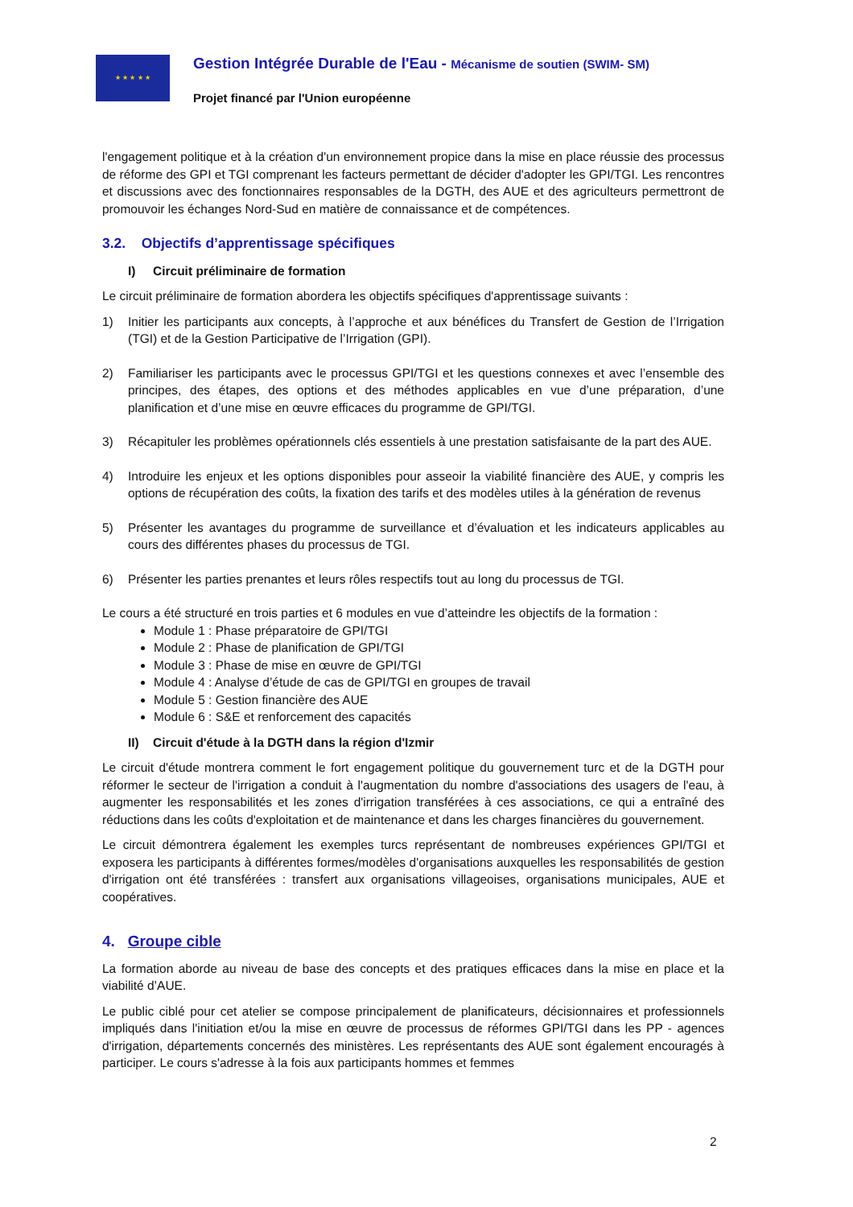★ ★ ★ ★ ★
Gestion Intégrée Durable de l'Eau - Mécanisme de soutien (SWIM- SM)
Projet financé par l'Union européenne
l'engagement politique et à la création d'un environnement propice dans la mise en place réussie des processus de réforme des GPI et TGI comprenant les facteurs permettant de décider d'adopter les GPI/TGI. Les rencontres et discussions avec des fonctionnaires responsables de la DGTH, des AUE et des agriculteurs permettront de promouvoir les échanges Nord-Sud en matière de connaissance et de compétences.
3.2. Objectifs d’apprentissage spécifiques
I) Circuit préliminaire de formation
Le circuit préliminaire de formation abordera les objectifs spécifiques d'apprentissage suivants :
1) Initier les participants aux concepts, à l’approche et aux bénéfices du Transfert de Gestion de l’Irrigation (TGI) et de la Gestion Participative de l’Irrigation (GPI).
2) Familiariser les participants avec le processus GPI/TGI et les questions connexes et avec l’ensemble des principes, des étapes, des options et des méthodes applicables en vue d’une préparation, d’une planification et d’une mise en œuvre efficaces du programme de GPI/TGI.
3) Récapituler les problèmes opérationnels clés essentiels à une prestation satisfaisante de la part des AUE.
4) Introduire les enjeux et les options disponibles pour asseoir la viabilité financière des AUE, y compris les options de récupération des coûts, la fixation des tarifs et des modèles utiles à la génération de revenus
5) Présenter les avantages du programme de surveillance et d’évaluation et les indicateurs applicables au cours des différentes phases du processus de TGI.
6) Présenter les parties prenantes et leurs rôles respectifs tout au long du processus de TGI.
Le cours a été structuré en trois parties et 6 modules en vue d’atteindre les objectifs de la formation :
Module 1 : Phase préparatoire de GPI/TGI
Module 2 : Phase de planification de GPI/TGI
Module 3 : Phase de mise en œuvre de GPI/TGI
Module 4 : Analyse d’étude de cas de GPI/TGI en groupes de travail
Module 5 : Gestion financière des AUE
Module 6 : S&E et renforcement des capacités
II) Circuit d'étude à la DGTH dans la région d'Izmir
Le circuit d'étude montrera comment le fort engagement politique du gouvernement turc et de la DGTH pour réformer le secteur de l'irrigation a conduit à l'augmentation du nombre d'associations des usagers de l'eau, à augmenter les responsabilités et les zones d'irrigation transférées à ces associations, ce qui a entraîné des réductions dans les coûts d'exploitation et de maintenance et dans les charges financières du gouvernement.
Le circuit démontrera également les exemples turcs représentant de nombreuses expériences GPI/TGI et exposera les participants à différentes formes/modèles d'organisations auxquelles les responsabilités de gestion d'irrigation ont été transférées : transfert aux organisations villageoises, organisations municipales, AUE et coopératives.
4. Groupe cible
La formation aborde au niveau de base des concepts et des pratiques efficaces dans la mise en place et la viabilité d’AUE.
Le public ciblé pour cet atelier se compose principalement de planificateurs, décisionnaires et professionnels impliqués dans l'initiation et/ou la mise en œuvre de processus de réformes GPI/TGI dans les PP - agences d'irrigation, départements concernés des ministères. Les représentants des AUE sont également encouragés à participer. Le cours s'adresse à la fois aux participants hommes et femmes
2